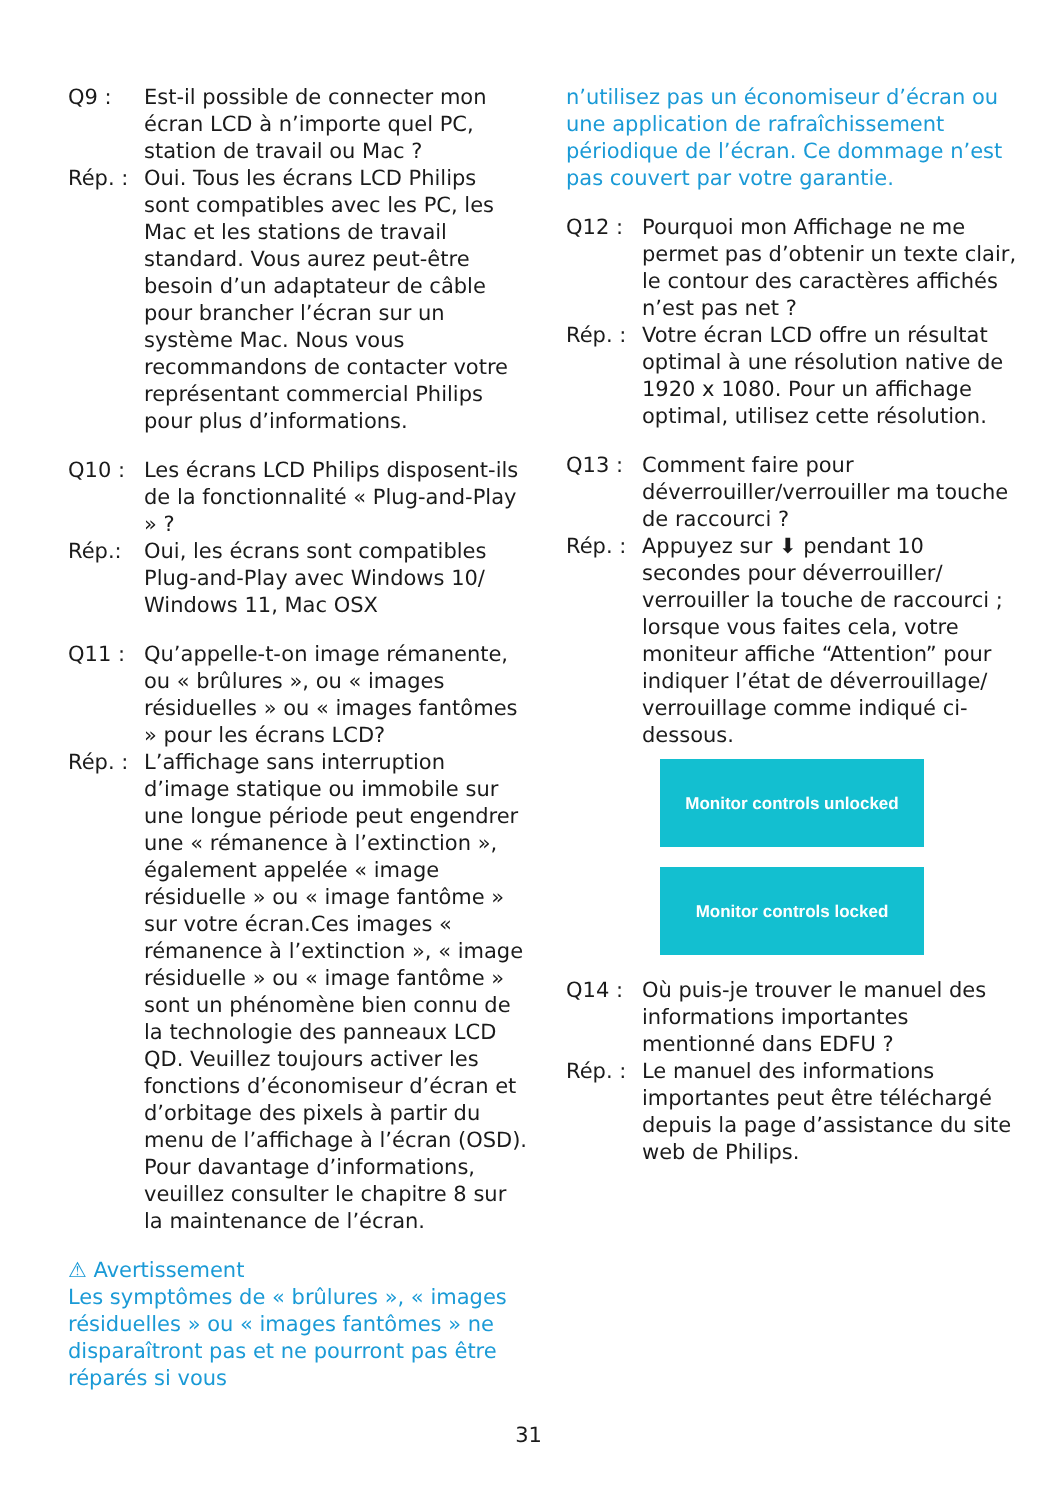Q9 : Est-il possible de connecter mon écran LCD à n’importe quel PC, station de travail ou Mac ?
Rép. : Oui. Tous les écrans LCD Philips sont compatibles avec les PC, les Mac et les stations de travail standard. Vous aurez peut-être besoin d’un adaptateur de câble pour brancher l’écran sur un système Mac. Nous vous recommandons de contacter votre représentant commercial Philips pour plus d’informations.
Q10 : Les écrans LCD Philips disposent-ils de la fonctionnalité « Plug-and-Play » ?
Rép.: Oui, les écrans sont compatibles Plug-and-Play avec Windows 10/ Windows 11, Mac OSX
Q11 : Qu’appelle-t-on image rémanente, ou « brûlures », ou « images résiduelles » ou « images fantômes » pour les écrans LCD?
Rép. : L’affichage sans interruption d’image statique ou immobile sur une longue période peut engendrer une « rémanence à l’extinction », également appelée « image résiduelle » ou « image fantôme » sur votre écran.Ces images « rémanence à l’extinction », « image résiduelle » ou « image fantôme » sont un phénomène bien connu de la technologie des panneaux LCD QD. Veuillez toujours activer les fonctions d’économiseur d’écran et d’orbitage des pixels à partir du menu de l’affichage à l’écran (OSD). Pour davantage d’informations, veuillez consulter le chapitre 8 sur la maintenance de l’écran.
⚠ Avertissement
Les symptômes de « brûlures », « images résiduelles » ou « images fantômes » ne disparaîtront pas et ne pourront pas être réparés si vous
n’utilisez pas un économiseur d’écran ou une application de rafraîchissement périodique de l’écran. Ce dommage n’est pas couvert par votre garantie.
Q12 : Pourquoi mon Affichage ne me permet pas d’obtenir un texte clair, le contour des caractères affichés n’est pas net ?
Rép. : Votre écran LCD offre un résultat optimal à une résolution native de 1920 x 1080. Pour un affichage optimal, utilisez cette résolution.
Q13 : Comment faire pour déverrouiller/verrouiller ma touche de raccourci ?
Rép. : Appuyez sur ⬇ pendant 10 secondes pour déverrouiller/ verrouiller la touche de raccourci ; lorsque vous faites cela, votre moniteur affiche “Attention” pour indiquer l’état de déverrouillage/ verrouillage comme indiqué ci-dessous.
Monitor controls unlocked
Monitor controls locked
Q14 : Où puis-je trouver le manuel des informations importantes mentionné dans EDFU ?
Rép. : Le manuel des informations importantes peut être téléchargé depuis la page d’assistance du site web de Philips.
31